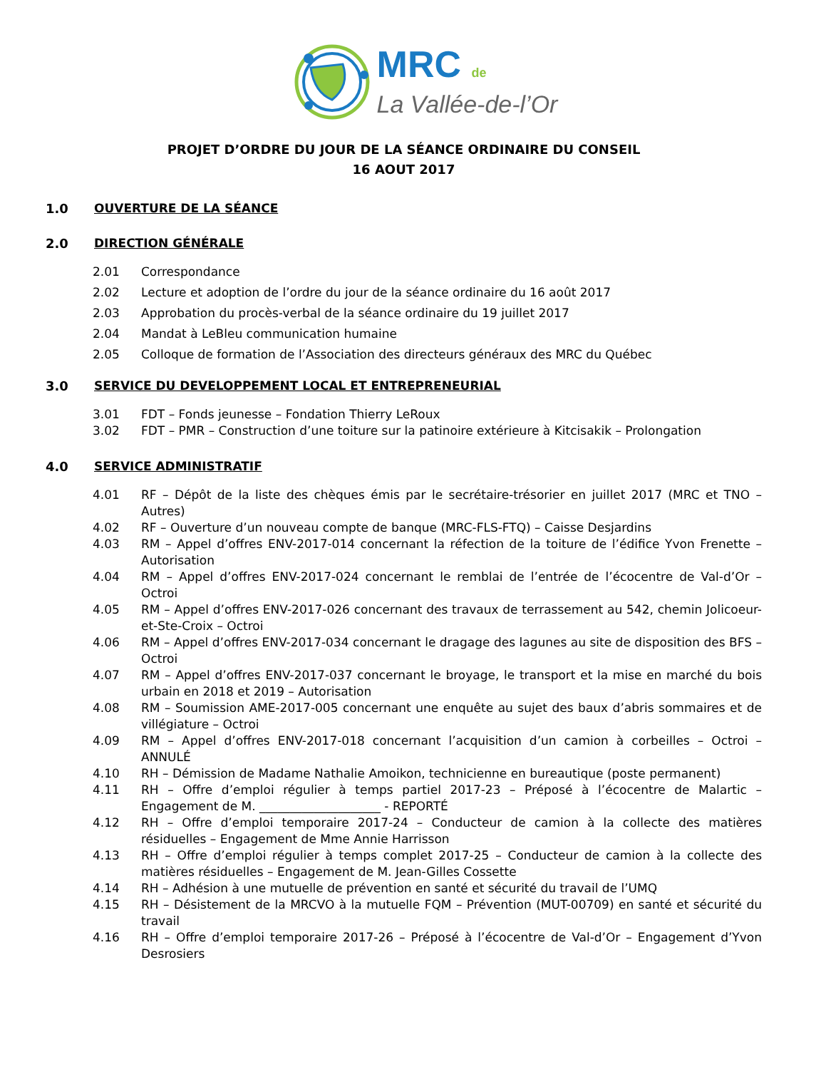MRC de
La Vallée-de-l’Or
PROJET D’ORDRE DU JOUR DE LA SÉANCE ORDINAIRE DU CONSEIL
16 AOUT 2017
1.0 OUVERTURE DE LA SÉANCE
2.0 DIRECTION GÉNÉRALE
2.01 Correspondance
2.02 Lecture et adoption de l’ordre du jour de la séance ordinaire du 16 août 2017
2.03 Approbation du procès-verbal de la séance ordinaire du 19 juillet 2017
2.04 Mandat à LeBleu communication humaine
2.05 Colloque de formation de l’Association des directeurs généraux des MRC du Québec
3.0 SERVICE DU DEVELOPPEMENT LOCAL ET ENTREPRENEURIAL
3.01 FDT – Fonds jeunesse – Fondation Thierry LeRoux
3.02 FDT – PMR – Construction d’une toiture sur la patinoire extérieure à Kitcisakik – Prolongation
4.0 SERVICE ADMINISTRATIF
4.01 RF – Dépôt de la liste des chèques émis par le secrétaire-trésorier en juillet 2017 (MRC et TNO – Autres)
4.02 RF – Ouverture d’un nouveau compte de banque (MRC-FLS-FTQ) – Caisse Desjardins
4.03 RM – Appel d’offres ENV-2017-014 concernant la réfection de la toiture de l’édifice Yvon Frenette – Autorisation
4.04 RM – Appel d’offres ENV-2017-024 concernant le remblai de l’entrée de l’écocentre de Val-d’Or – Octroi
4.05 RM – Appel d’offres ENV-2017-026 concernant des travaux de terrassement au 542, chemin Jolicoeur-et-Ste-Croix – Octroi
4.06 RM – Appel d’offres ENV-2017-034 concernant le dragage des lagunes au site de disposition des BFS – Octroi
4.07 RM – Appel d’offres ENV-2017-037 concernant le broyage, le transport et la mise en marché du bois urbain en 2018 et 2019 – Autorisation
4.08 RM – Soumission AME-2017-005 concernant une enquête au sujet des baux d’abris sommaires et de villégiature – Octroi
4.09 RM – Appel d’offres ENV-2017-018 concernant l’acquisition d’un camion à corbeilles – Octroi – ANNULÉ
4.10 RH – Démission de Madame Nathalie Amoikon, technicienne en bureautique (poste permanent)
4.11 RH – Offre d’emploi régulier à temps partiel 2017-23 – Préposé à l’écocentre de Malartic – Engagement de M. ____________________ - REPORTÉ
4.12 RH – Offre d’emploi temporaire 2017-24 – Conducteur de camion à la collecte des matières résiduelles – Engagement de Mme Annie Harrisson
4.13 RH – Offre d’emploi régulier à temps complet 2017-25 – Conducteur de camion à la collecte des matières résiduelles – Engagement de M. Jean-Gilles Cossette
4.14 RH – Adhésion à une mutuelle de prévention en santé et sécurité du travail de l’UMQ
4.15 RH – Désistement de la MRCVO à la mutuelle FQM – Prévention (MUT-00709) en santé et sécurité du travail
4.16 RH – Offre d’emploi temporaire 2017-26 – Préposé à l’écocentre de Val-d’Or – Engagement d’Yvon Desrosiers